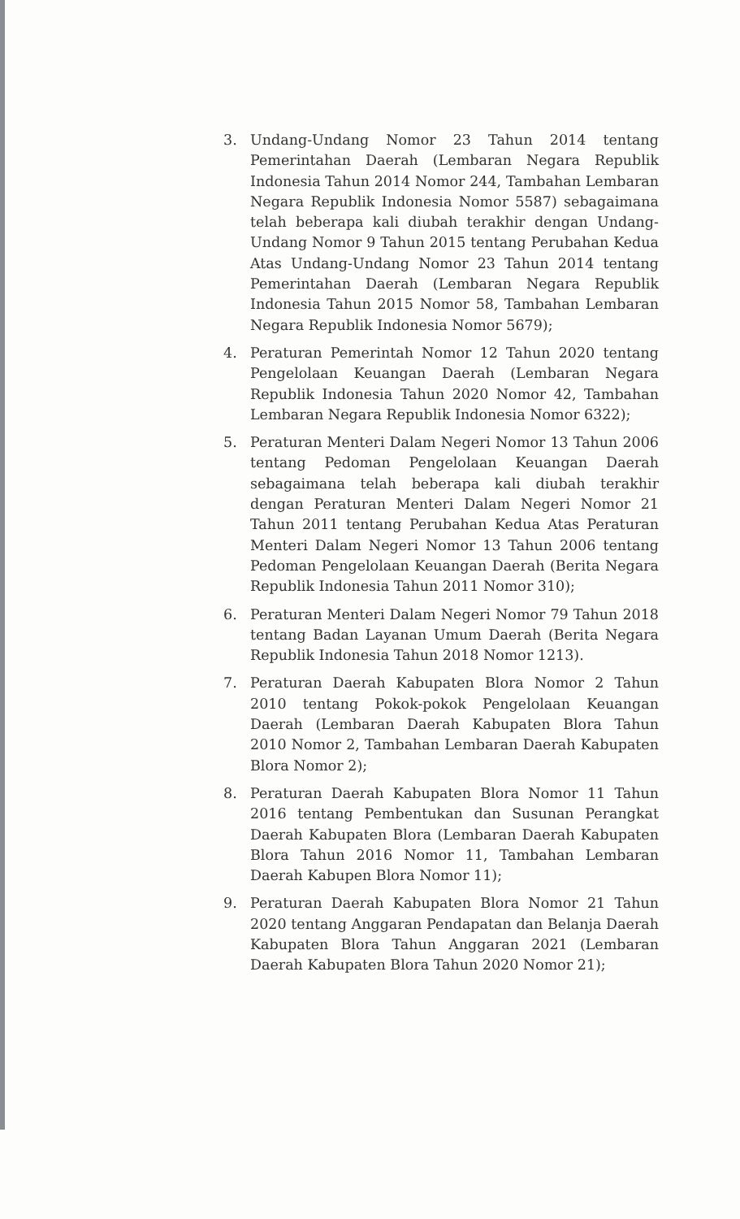3. Undang-Undang Nomor 23 Tahun 2014 tentang Pemerintahan Daerah (Lembaran Negara Republik Indonesia Tahun 2014 Nomor 244, Tambahan Lembaran Negara Republik Indonesia Nomor 5587) sebagaimana telah beberapa kali diubah terakhir dengan Undang-Undang Nomor 9 Tahun 2015 tentang Perubahan Kedua Atas Undang-Undang Nomor 23 Tahun 2014 tentang Pemerintahan Daerah (Lembaran Negara Republik Indonesia Tahun 2015 Nomor 58, Tambahan Lembaran Negara Republik Indonesia Nomor 5679);
4. Peraturan Pemerintah Nomor 12 Tahun 2020 tentang Pengelolaan Keuangan Daerah (Lembaran Negara Republik Indonesia Tahun 2020 Nomor 42, Tambahan Lembaran Negara Republik Indonesia Nomor 6322);
5. Peraturan Menteri Dalam Negeri Nomor 13 Tahun 2006 tentang Pedoman Pengelolaan Keuangan Daerah sebagaimana telah beberapa kali diubah terakhir dengan Peraturan Menteri Dalam Negeri Nomor 21 Tahun 2011 tentang Perubahan Kedua Atas Peraturan Menteri Dalam Negeri Nomor 13 Tahun 2006 tentang Pedoman Pengelolaan Keuangan Daerah (Berita Negara Republik Indonesia Tahun 2011 Nomor 310);
6. Peraturan Menteri Dalam Negeri Nomor 79 Tahun 2018 tentang Badan Layanan Umum Daerah (Berita Negara Republik Indonesia Tahun 2018 Nomor 1213).
7. Peraturan Daerah Kabupaten Blora Nomor 2 Tahun 2010 tentang Pokok-pokok Pengelolaan Keuangan Daerah (Lembaran Daerah Kabupaten Blora Tahun 2010 Nomor 2, Tambahan Lembaran Daerah Kabupaten Blora Nomor 2);
8. Peraturan Daerah Kabupaten Blora Nomor 11 Tahun 2016 tentang Pembentukan dan Susunan Perangkat Daerah Kabupaten Blora (Lembaran Daerah Kabupaten Blora Tahun 2016 Nomor 11, Tambahan Lembaran Daerah Kabupen Blora Nomor 11);
9. Peraturan Daerah Kabupaten Blora Nomor 21 Tahun 2020 tentang Anggaran Pendapatan dan Belanja Daerah Kabupaten Blora Tahun Anggaran 2021 (Lembaran Daerah Kabupaten Blora Tahun 2020 Nomor 21);